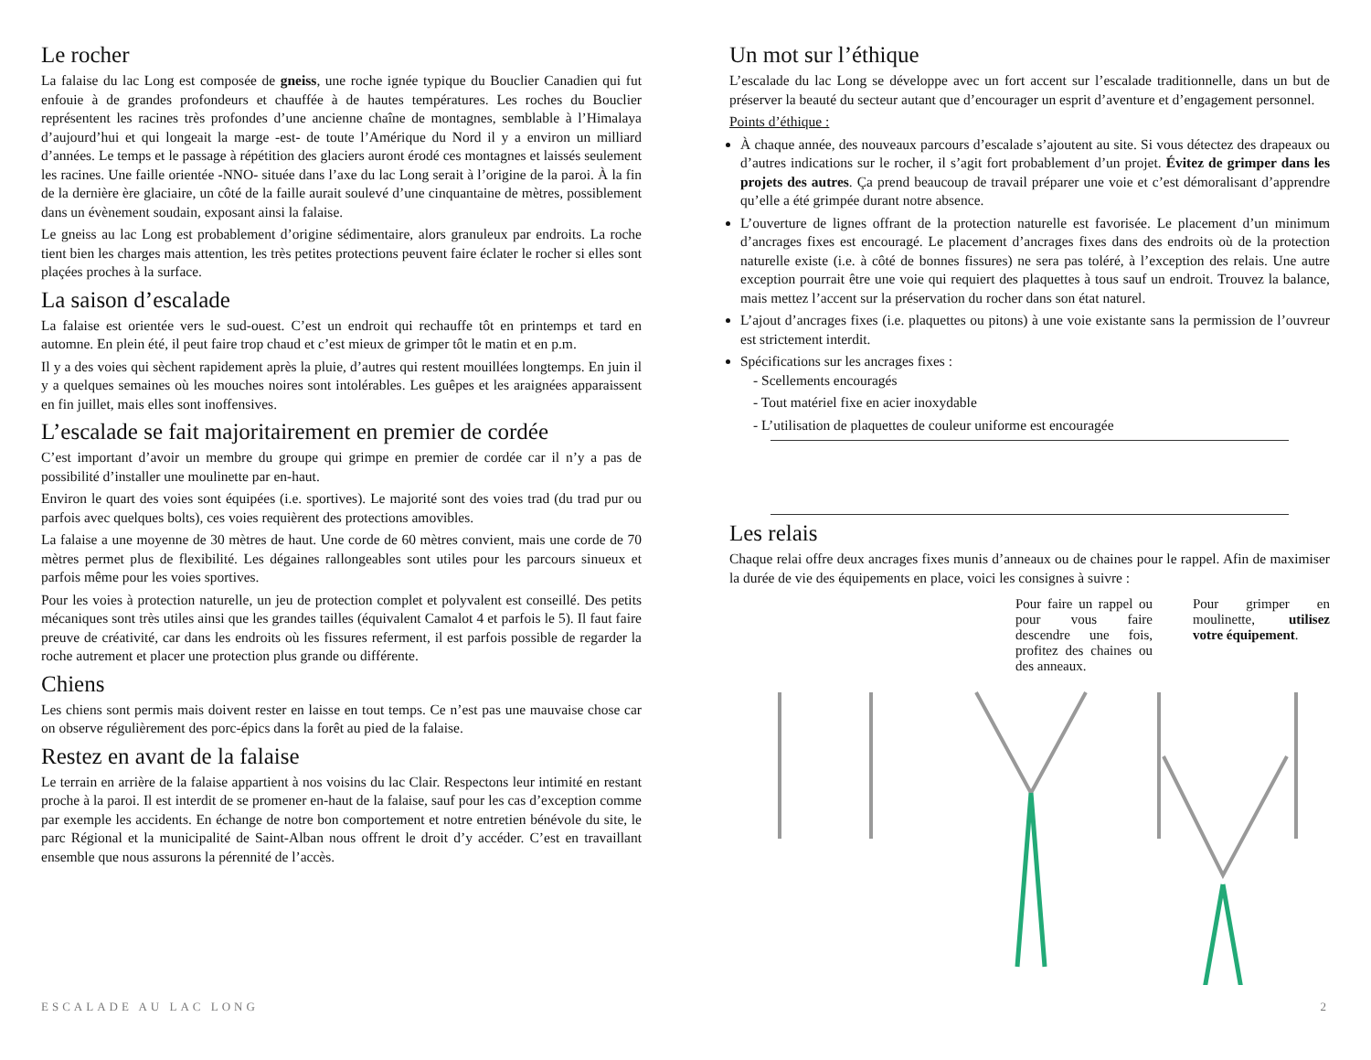Le rocher
La falaise du lac Long est composée de gneiss, une roche ignée typique du Bouclier Canadien qui fut enfouie à de grandes profondeurs et chauffée à de hautes températures. Les roches du Bouclier représentent les racines très profondes d’une ancienne chaîne de montagnes, semblable à l’Himalaya d’aujourd’hui et qui longeait la marge -est- de toute l’Amérique du Nord il y a environ un milliard d’années. Le temps et le passage à répétition des glaciers auront érodé ces montagnes et laissés seulement les racines. Une faille orientée -NNO- située dans l’axe du lac Long serait à l’origine de la paroi. À la fin de la dernière ère glaciaire, un côté de la faille aurait soulevé d’une cinquantaine de mètres, possiblement dans un évènement soudain, exposant ainsi la falaise.
Le gneiss au lac Long est probablement d’origine sédimentaire, alors granuleux par endroits. La roche tient bien les charges mais attention, les très petites protections peuvent faire éclater le rocher si elles sont plaçées proches à la surface.
La saison d’escalade
La falaise est orientée vers le sud-ouest. C’est un endroit qui rechauffe tôt en printemps et tard en automne. En plein été, il peut faire trop chaud et c’est mieux de grimper tôt le matin et en p.m.
Il y a des voies qui sèchent rapidement après la pluie, d’autres qui restent mouillées longtemps. En juin il y a quelques semaines où les mouches noires sont intolérables. Les guêpes et les araignées apparaissent en fin juillet, mais elles sont inoffensives.
L’escalade se fait majoritairement en premier de cordée
C’est important d’avoir un membre du groupe qui grimpe en premier de cordée car il n’y a pas de possibilité d’installer une moulinette par en-haut.
Environ le quart des voies sont équipées (i.e. sportives). Le majorité sont des voies trad (du trad pur ou parfois avec quelques bolts), ces voies requièrent des protections amovibles.
La falaise a une moyenne de 30 mètres de haut. Une corde de 60 mètres convient, mais une corde de 70 mètres permet plus de flexibilité. Les dégaines rallongeables sont utiles pour les parcours sinueux et parfois même pour les voies sportives.
Pour les voies à protection naturelle, un jeu de protection complet et polyvalent est conseillé. Des petits mécaniques sont très utiles ainsi que les grandes tailles (équivalent Camalot 4 et parfois le 5). Il faut faire preuve de créativité, car dans les endroits où les fissures referment, il est parfois possible de regarder la roche autrement et placer une protection plus grande ou différente.
Chiens
Les chiens sont permis mais doivent rester en laisse en tout temps. Ce n’est pas une mauvaise chose car on observe régulièrement des porc-épics dans la forêt au pied de la falaise.
Restez en avant de la falaise
Le terrain en arrière de la falaise appartient à nos voisins du lac Clair. Respectons leur intimité en restant proche à la paroi. Il est interdit de se promener en-haut de la falaise, sauf pour les cas d’exception comme par exemple les accidents. En échange de notre bon comportement et notre entretien bénévole du site, le parc Régional et la municipalité de Saint-Alban nous offrent le droit d’y accéder. C’est en travaillant ensemble que nous assurons la pérennité de l’accès.
Un mot sur l’éthique
L’escalade du lac Long se développe avec un fort accent sur l’escalade traditionnelle, dans un but de préserver la beauté du secteur autant que d’encourager un esprit d’aventure et d’engagement personnel.
Points d’éthique :
À chaque année, des nouveaux parcours d’escalade s’ajoutent au site. Si vous détectez des drapeaux ou d’autres indications sur le rocher, il s’agit fort probablement d’un projet. Évitez de grimper dans les projets des autres. Ça prend beaucoup de travail préparer une voie et c’est démoralisant d’apprendre qu’elle a été grimpée durant notre absence.
L’ouverture de lignes offrant de la protection naturelle est favorisée. Le placement d’un minimum d’ancrages fixes est encouragé. Le placement d’ancrages fixes dans des endroits où de la protection naturelle existe (i.e. à côté de bonnes fissures) ne sera pas toléré, à l’exception des relais. Une autre exception pourrait être une voie qui requiert des plaquettes à tous sauf un endroit. Trouvez la balance, mais mettez l’accent sur la préservation du rocher dans son état naturel.
L’ajout d’ancrages fixes (i.e. plaquettes ou pitons) à une voie existante sans la permission de l’ouvreur est strictement interdit.
Spécifications sur les ancrages fixes :
- Scellements encouragés
- Tout matériel fixe en acier inoxydable
- L’utilisation de plaquettes de couleur uniforme est encouragée
Les relais
Chaque relai offre deux ancrages fixes munis d’anneaux ou de chaines pour le rappel. Afin de maximiser la durée de vie des équipements en place, voici les consignes à suivre :
Pour faire un rappel ou pour vous faire descendre une fois, profitez des chaines ou des anneaux.
Pour grimper en moulinette, utilisez votre équipement.
ESCALADE AU LAC LONG 2